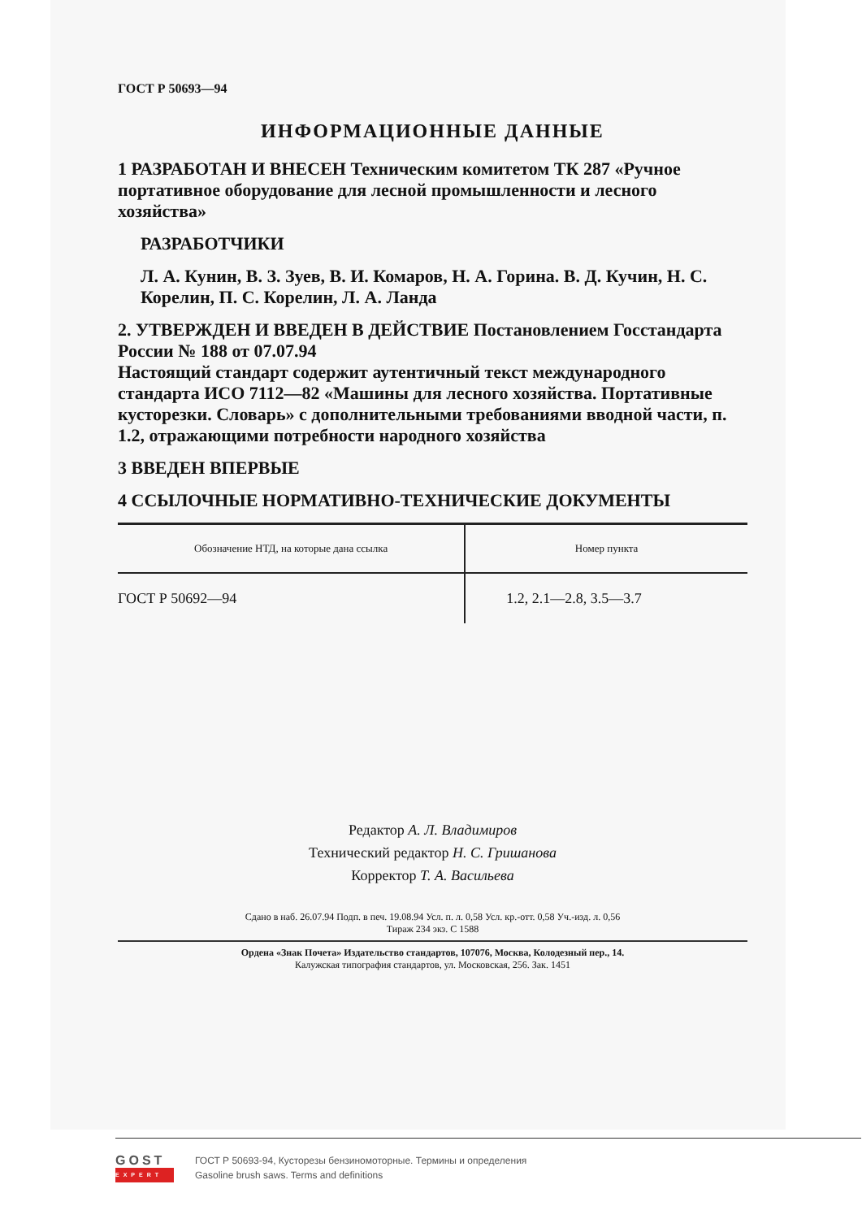ГОСТ Р 50693—94
ИНФОРМАЦИОННЫЕ ДАННЫЕ
1 РАЗРАБОТАН И ВНЕСЕН Техническим комитетом ТК 287 «Ручное портативное оборудование для лесной промышленности и лесного хозяйства»
РАЗРАБОТЧИКИ
Л. А. Кунин, В. З. Зуев, В. И. Комаров, Н. А. Горина. В. Д. Кучин, Н. С. Корелин, П. С. Корелин, Л. А. Ланда
2. УТВЕРЖДЕН И ВВЕДЕН В ДЕЙСТВИЕ Постановлением Госстандарта России № 188 от 07.07.94
Настоящий стандарт содержит аутентичный текст международного стандарта ИСО 7112—82 «Машины для лесного хозяйства. Портативные кусторезки. Словарь» с дополнительными требованиями вводной части, п. 1.2, отражающими потребности народного хозяйства
3 ВВЕДЕН ВПЕРВЫЕ
4 ССЫЛОЧНЫЕ НОРМАТИВНО-ТЕХНИЧЕСКИЕ ДОКУМЕНТЫ
| Обозначение НТД, на которые дана ссылка | Номер пункта |
| --- | --- |
| ГОСТ Р 50692—94 | 1.2, 2.1—2.8, 3.5—3.7 |
Редактор А. Л. Владимиров
Технический редактор Н. С. Гришанова
Корректор Т. А. Васильева
Сдано в наб. 26.07.94 Подп. в печ. 19.08.94 Усл. п. л. 0,58 Усл. кр.-отт. 0,58 Уч.-изд. л. 0,56
Тираж 234 экз. С 1588
Ордена «Знак Почета» Издательство стандартов, 107076, Москва, Колодезный пер., 14.
Калужская типография стандартов, ул. Московская, 256. Зак. 1451
GOST
EXPERT
ГОСТ Р 50693-94, Кусторезы бензиномоторные. Термины и определения
Gasoline brush saws. Terms and definitions